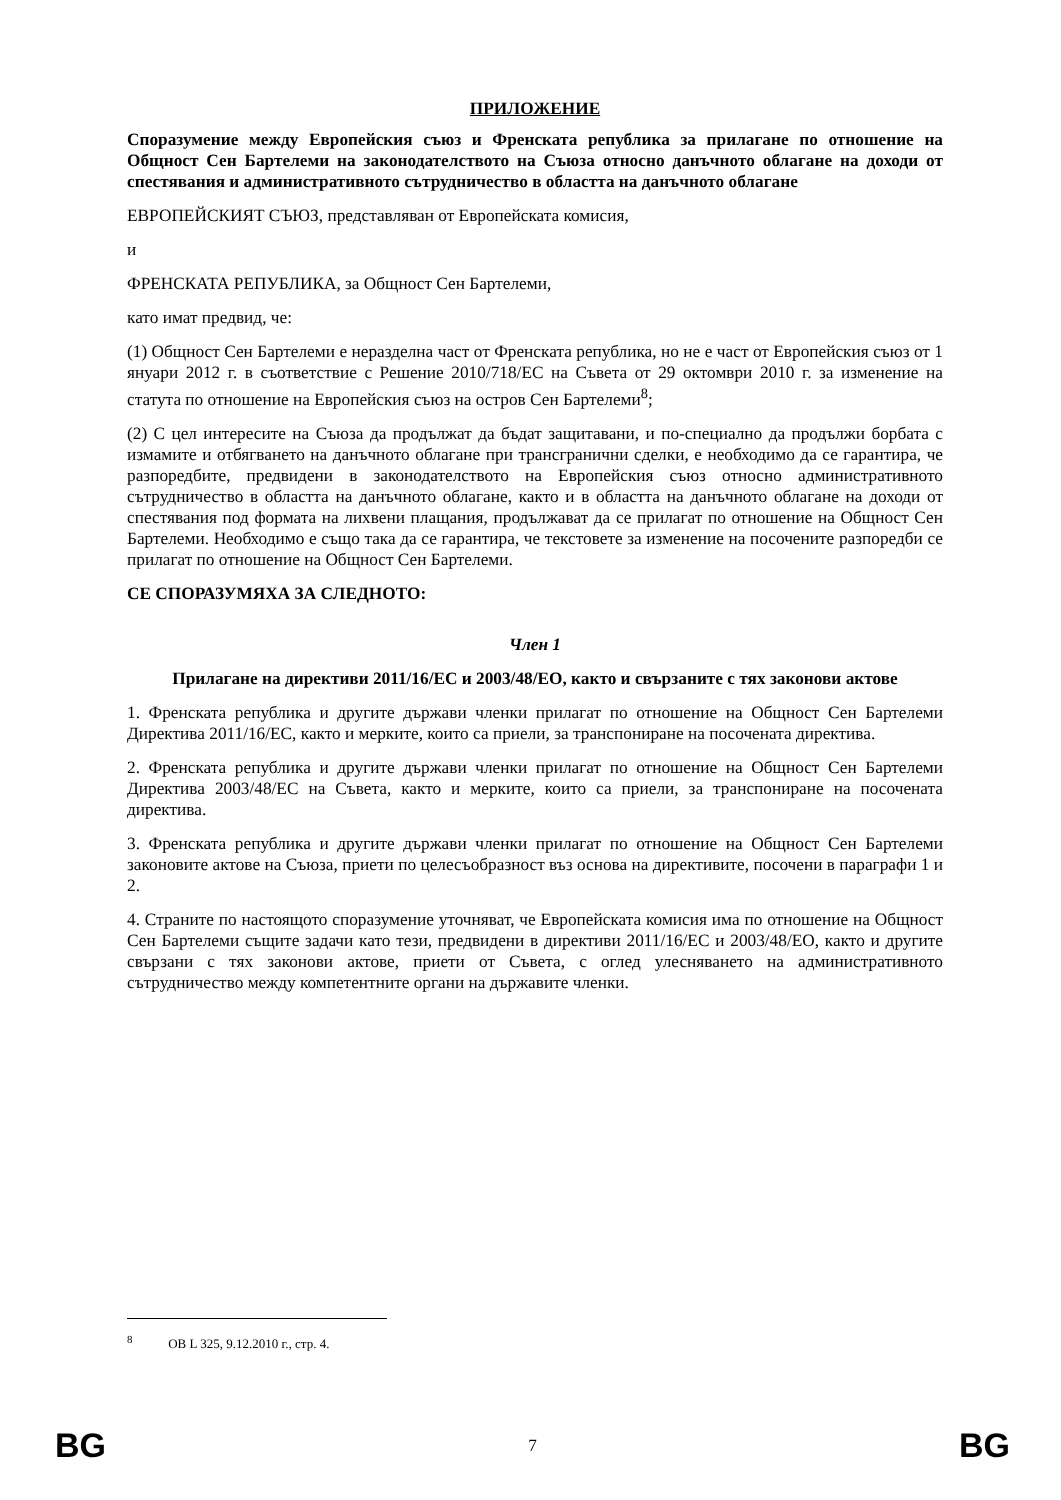ПРИЛОЖЕНИЕ
Споразумение между Европейския съюз и Френската република за прилагане по отношение на Общност Сен Бартелеми на законодателството на Съюза относно данъчното облагане на доходи от спестявания и административното сътрудничество в областта на данъчното облагане
ЕВРОПЕЙСКИЯТ СЪЮЗ, представляван от Европейската комисия,
и
ФРЕНСКАТА РЕПУБЛИКА, за Общност Сен Бартелеми,
като имат предвид, че:
(1) Общност Сен Бартелеми е неразделна част от Френската република, но не е част от Европейския съюз от 1 януари 2012 г. в съответствие с Решение 2010/718/ЕС на Съвета от 29 октомври 2010 г. за изменение на статута по отношение на Европейския съюз на остров Сен Бартелеми<sup>8</sup>;
(2) С цел интересите на Съюза да продължат да бъдат защитавани, и по-специално да продължи борбата с измамите и отбягването на данъчното облагане при трансгранични сделки, е необходимо да се гарантира, че разпоредбите, предвидени в законодателството на Европейския съюз относно административното сътрудничество в областта на данъчното облагане, както и в областта на данъчното облагане на доходи от спестявания под формата на лихвени плащания, продължават да се прилагат по отношение на Общност Сен Бартелеми. Необходимо е също така да се гарантира, че текстовете за изменение на посочените разпоредби се прилагат по отношение на Общност Сен Бартелеми.
СЕ СПОРАЗУМЯХА ЗА СЛЕДНОТО:
Член 1
Прилагане на директиви 2011/16/ЕС и 2003/48/ЕО, както и свързаните с тях законови актове
1. Френската република и другите държави членки прилагат по отношение на Общност Сен Бартелеми Директива 2011/16/ЕС, както и мерките, които са приели, за транспониране на посочената директива.
2. Френската република и другите държави членки прилагат по отношение на Общност Сен Бартелеми Директива 2003/48/ЕС на Съвета, както и мерките, които са приели, за транспониране на посочената директива.
3. Френската република и другите държави членки прилагат по отношение на Общност Сен Бартелеми законовите актове на Съюза, приети по целесъобразност въз основа на директивите, посочени в параграфи 1 и 2.
4. Страните по настоящото споразумение уточняват, че Европейската комисия има по отношение на Общност Сен Бартелеми същите задачи като тези, предвидени в директиви 2011/16/ЕС и 2003/48/ЕО, както и другите свързани с тях законови актове, приети от Съвета, с оглед улесняването на административното сътрудничество между компетентните органи на държавите членки.
<sup>8</sup> ОВ L 325, 9.12.2010 г., стр. 4.
BG 7 BG